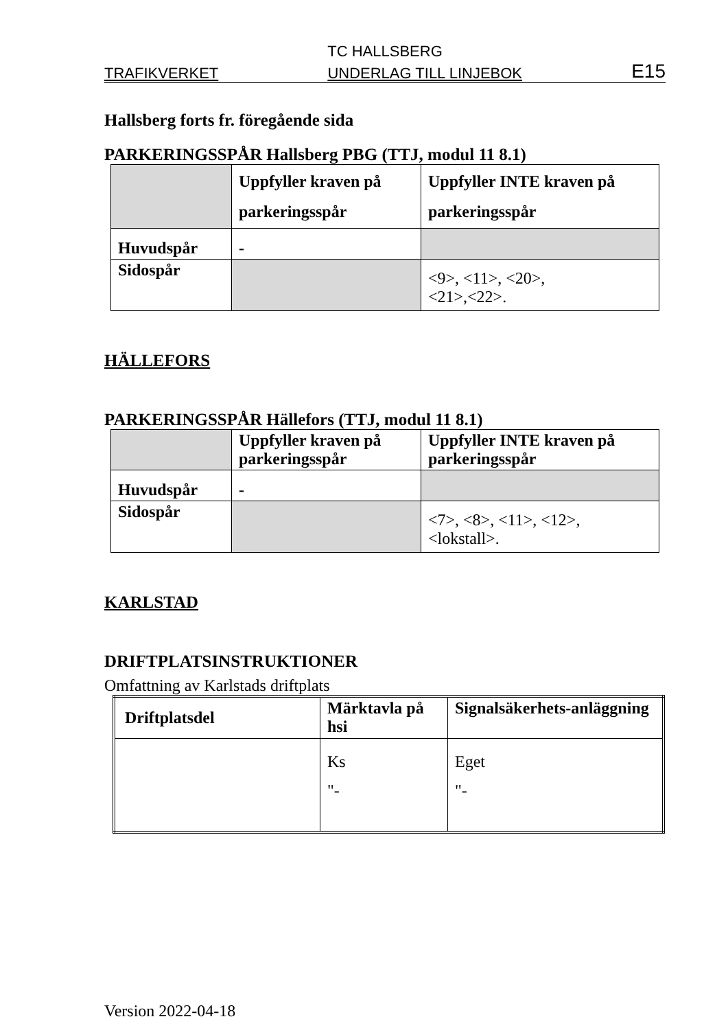TC HALLSBERG
TRAFIKVERKET UNDERLAG TILL LINJEBOK E15
Hallsberg forts fr. föregående sida
PARKERINGSSPÅR Hallsberg PBG (TTJ, modul 11 8.1)
| | Uppfyller kraven på parkeringsspår | Uppfyller INTE kraven på parkeringsspår |
| Huvudspår | - | |
| Sidospår | | <9>, <11>, <20>, <21>,<22>. |
HÄLLEFORS
PARKERINGSSPÅR Hällefors (TTJ, modul 11 8.1)
| | Uppfyller kraven på parkeringsspår | Uppfyller INTE kraven på parkeringsspår |
| Huvudspår | - | |
| Sidospår | | <7>, <8>, <11>, <12>, <lokstall>. |
KARLSTAD
DRIFTPLATSINSTRUKTIONER
Omfattning av Karlstads driftplats
| Driftplatsdel | Märktavla på hsi | Signalsäkerhets-anläggning |
| | Ks "- | Eget "- |
Version 2022-04-18